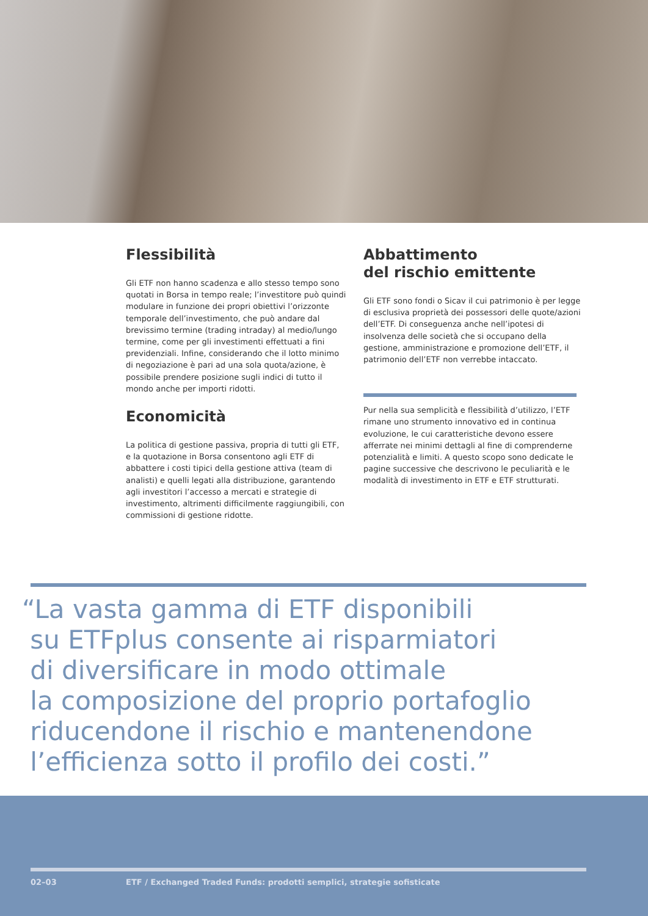Flessibilità
Gli ETF non hanno scadenza e allo stesso tempo sono quotati in Borsa in tempo reale; l’investitore può quindi modulare in funzione dei propri obiettivi l’orizzonte temporale dell’investimento, che può andare dal brevissimo termine (trading intraday) al medio/lungo termine, come per gli investimenti effettuati a fini previdenziali. Infine, considerando che il lotto minimo di negoziazione è pari ad una sola quota/azione, è possibile prendere posizione sugli indici di tutto il mondo anche per importi ridotti.
Economicità
La politica di gestione passiva, propria di tutti gli ETF, e la quotazione in Borsa consentono agli ETF di abbattere i costi tipici della gestione attiva (team di analisti) e quelli legati alla distribuzione, garantendo agli investitori l’accesso a mercati e strategie di investimento, altrimenti difficilmente raggiungibili, con commissioni di gestione ridotte.
Abbattimento
del rischio emittente
Gli ETF sono fondi o Sicav il cui patrimonio è per legge di esclusiva proprietà dei possessori delle quote/azioni dell’ETF. Di conseguenza anche nell’ipotesi di insolvenza delle società che si occupano della gestione, amministrazione e promozione dell’ETF, il patrimonio dell’ETF non verrebbe intaccato.
Pur nella sua semplicità e flessibilità d’utilizzo, l’ETF rimane uno strumento innovativo ed in continua evoluzione, le cui caratteristiche devono essere afferrate nei minimi dettagli al fine di comprenderne potenzialità e limiti. A questo scopo sono dedicate le pagine successive che descrivono le peculiarità e le modalità di investimento in ETF e ETF strutturati.
“La vasta gamma di ETF disponibili
su ETFplus consente ai risparmiatori
di diversificare in modo ottimale
la composizione del proprio portafoglio
riducendone il rischio e mantenendone
l’efficienza sotto il profilo dei costi.”
02–03 ETF / Exchanged Traded Funds: prodotti semplici, strategie sofisticate